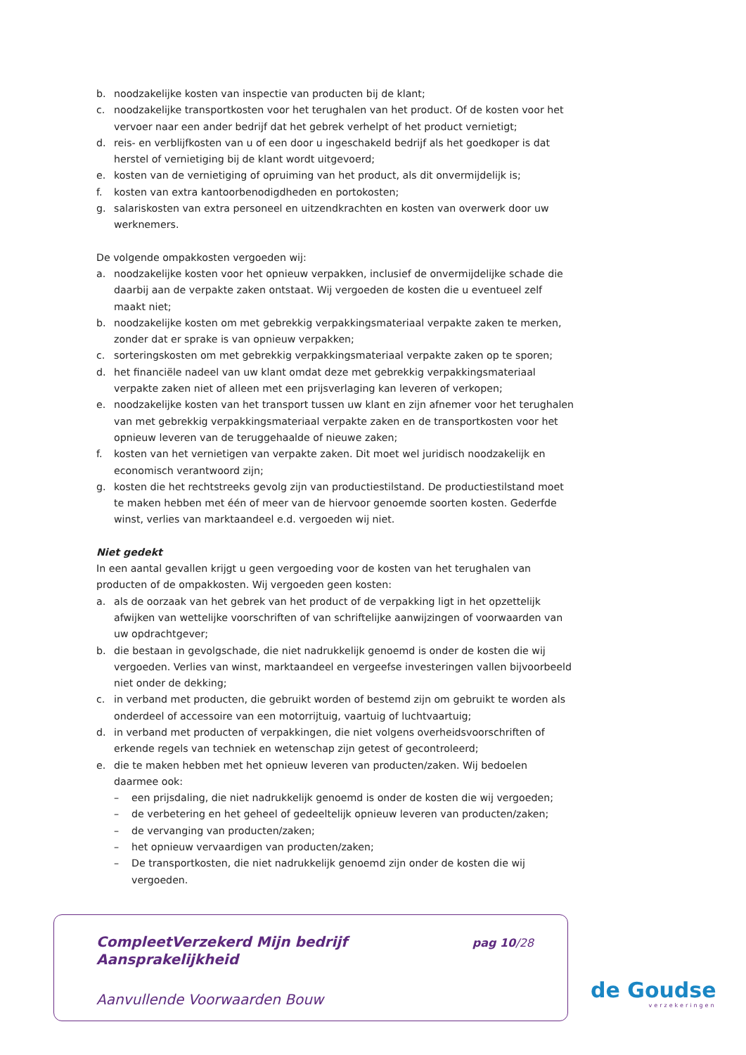b. noodzakelijke kosten van inspectie van producten bij de klant;
c. noodzakelijke transportkosten voor het terughalen van het product. Of de kosten voor het vervoer naar een ander bedrijf dat het gebrek verhelpt of het product vernietigt;
d. reis- en verblijfkosten van u of een door u ingeschakeld bedrijf als het goedkoper is dat herstel of vernietiging bij de klant wordt uitgevoerd;
e. kosten van de vernietiging of opruiming van het product, als dit onvermijdelijk is;
f. kosten van extra kantoorbenodigdheden en portokosten;
g. salariskosten van extra personeel en uitzendkrachten en kosten van overwerk door uw werknemers.
De volgende ompakkosten vergoeden wij:
a. noodzakelijke kosten voor het opnieuw verpakken, inclusief de onvermijdelijke schade die daarbij aan de verpakte zaken ontstaat. Wij vergoeden de kosten die u eventueel zelf maakt niet;
b. noodzakelijke kosten om met gebrekkig verpakkingsmateriaal verpakte zaken te merken, zonder dat er sprake is van opnieuw verpakken;
c. sorteringskosten om met gebrekkig verpakkingsmateriaal verpakte zaken op te sporen;
d. het financiële nadeel van uw klant omdat deze met gebrekkig verpakkingsmateriaal verpakte zaken niet of alleen met een prijsverlaging kan leveren of verkopen;
e. noodzakelijke kosten van het transport tussen uw klant en zijn afnemer voor het terughalen van met gebrekkig verpakkingsmateriaal verpakte zaken en de transportkosten voor het opnieuw leveren van de teruggehaalde of nieuwe zaken;
f. kosten van het vernietigen van verpakte zaken. Dit moet wel juridisch noodzakelijk en economisch verantwoord zijn;
g. kosten die het rechtstreeks gevolg zijn van productiestilstand. De productiestilstand moet te maken hebben met één of meer van de hiervoor genoemde soorten kosten. Gederfde winst, verlies van marktaandeel e.d. vergoeden wij niet.
Niet gedekt
In een aantal gevallen krijgt u geen vergoeding voor de kosten van het terughalen van producten of de ompakkosten. Wij vergoeden geen kosten:
a. als de oorzaak van het gebrek van het product of de verpakking ligt in het opzettelijk afwijken van wettelijke voorschriften of van schriftelijke aanwijzingen of voorwaarden van uw opdrachtgever;
b. die bestaan in gevolgschade, die niet nadrukkelijk genoemd is onder de kosten die wij vergoeden. Verlies van winst, marktaandeel en vergeefse investeringen vallen bijvoorbeeld niet onder de dekking;
c. in verband met producten, die gebruikt worden of bestemd zijn om gebruikt te worden als onderdeel of accessoire van een motorrijtuig, vaartuig of luchtvaartuig;
d. in verband met producten of verpakkingen, die niet volgens overheidsvoorschriften of erkende regels van techniek en wetenschap zijn getest of gecontroleerd;
e. die te maken hebben met het opnieuw leveren van producten/zaken. Wij bedoelen daarmee ook:
– een prijsdaling, die niet nadrukkelijk genoemd is onder de kosten die wij vergoeden;
– de verbetering en het geheel of gedeeltelijk opnieuw leveren van producten/zaken;
– de vervanging van producten/zaken;
– het opnieuw vervaardigen van producten/zaken;
– De transportkosten, die niet nadrukkelijk genoemd zijn onder de kosten die wij vergoeden.
CompleetVerzekerd Mijn bedrijf
Aansprakelijkheid
pag 10/28
Aanvullende Voorwaarden Bouw
de Goudse
verzekeringen